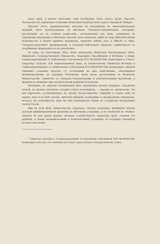ского края, я началъ настоящіе годы послѣднюю часть своего труда «Проектъ Положенія объ управленіи степными областями Оренбургскаго края и Западной Сибири».
Проектъ этотъ, предварительно внесенія на утвержденіе въ законодательномъ порядкѣ, былъ препровожденъ на мѣстныхъ Генералъ-Губернаторовъ, которымъ, рассмотрѣвъ его въ особыхъ комиссіяхъ, составленныхъ изъ лицъ, служащихъ по управленію Киргизами и мѣстныхъ властей, было поручено, имѣя въ виду дѣйствительныя потребности, и будетъ принято порядкомъ, выразить мнѣніе свое и вмѣстѣ съ тѣмъ, Генералъ-Адъютантъ Крыжановскій и Генералъ-Лейтенантъ Хрущовъ содѣйствуютъ въ скорѣйшемъ приведеніи его въ исполненіе.
За симъ, по настоящему дѣлу, были запрошены Министры Иностранныхъ Дѣлъ, Финансовъ, Государственныхъ Имуществъ, Народнаго Просвѣщенія и Юстиціи, а также Главноуправляющій II Отдѣленіемъ Собственной ЕГО ВЕЛИЧЕСТВА Канцеляріи и Статсъ-Секретарь Бутковъ. Всѣ вышеназванныя лица, за исключеніемъ Министра Юстиціи и Главноуправляющаго II Отдѣленіемъ Собственной ЕГО ВЕЛИЧЕСТВА Канцеляріи, сдѣлали главнымъ основаніе проекта (1) согласными по имъ замѣчаніямъ, относящимся преимущественно къ редакціи Положенія, были вновь рассмотрѣны въ Военномъ Министерствѣ, совмѣстно съ Генералъ-Губернаторами и окончательными проектами, и приняты во вниманіе при окончательной редакціи Положенія.
Изложивъ, въ сжатомъ изслѣдованіи дѣла опредѣленіе началъ будущаго устройства степей, не касаясь мѣстныхъ условій и быта кочевниковъ, — прежде въ заключеніи, что для киргизовъ, составляющихъ, по своему происхожденію, чуждымъ и строю, какъ во хараку, какъ и въ быту своему, жителей губерній, необходимо и одновременно управленіе, которое, по возможности, дало бы имъ возможность ближе къ устройству внутреннихъ частей Россіи.
Идя къ этой цѣли, Министерство старалось, сколько возможно, примѣнить начала русской административной практики къ мѣстнымъ условіямъ, и въ частности въ степные области тѣ или другія формы, которыя соотвѣтствуютъ характеру края, степени его развитія, а также экономическимъ и политическимъ условіямъ, въ которыхъ находится кочевое население.
<sup>1</sup> Министръ Юстиціи и Главноуправляющій II Отдѣленіемъ Собственной ЕГО ВЕЛИЧЕСТВА Канцеляріи полагали, что замѣчанія ихъ будутъ представлены Государственному Совѣту.